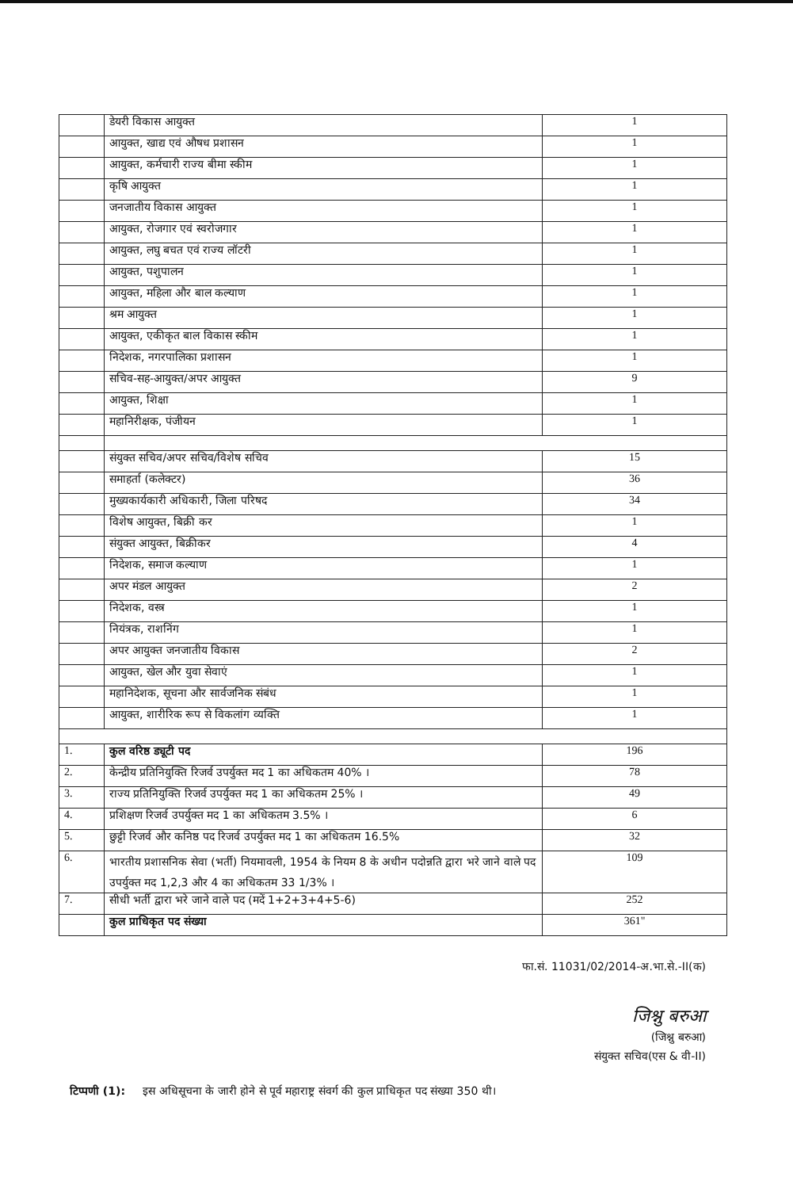| | डेयरी विकास आयुक्त | 1 |
| | आयुक्त, खाद्य एवं औषध प्रशासन | 1 |
| | आयुक्त, कर्मचारी राज्य बीमा स्कीम | 1 |
| | कृषि आयुक्त | 1 |
| | जनजातीय विकास आयुक्त | 1 |
| | आयुक्त, रोजगार एवं स्वरोजगार | 1 |
| | आयुक्त, लघु बचत एवं राज्य लॉटरी | 1 |
| | आयुक्त, पशुपालन | 1 |
| | आयुक्त, महिला और बाल कल्याण | 1 |
| | श्रम आयुक्त | 1 |
| | आयुक्त, एकीकृत बाल विकास स्कीम | 1 |
| | निदेशक, नगरपालिका प्रशासन | 1 |
| | सचिव-सह-आयुक्त/अपर आयुक्त | 9 |
| | आयुक्त, शिक्षा | 1 |
| | महानिरीक्षक, पंजीयन | 1 |
| | संयुक्त सचिव/अपर सचिव/विशेष सचिव | 15 |
| | समाहर्ता (कलेक्टर) | 36 |
| | मुख्यकार्यकारी अधिकारी, जिला परिषद | 34 |
| | विशेष आयुक्त, बिक्री कर | 1 |
| | संयुक्त आयुक्त, बिक्रीकर | 4 |
| | निदेशक, समाज कल्याण | 1 |
| | अपर मंडल आयुक्त | 2 |
| | निदेशक, वस्त्र | 1 |
| | नियंत्रक, राशनिंग | 1 |
| | अपर आयुक्त जनजातीय विकास | 2 |
| | आयुक्त, खेल और युवा सेवाएं | 1 |
| | महानिदेशक, सूचना और सार्वजनिक संबंध | 1 |
| | आयुक्त, शारीरिक रूप से विकलांग व्यक्ति | 1 |
| 1. | कुल वरिष्ठ ड्यूटी पद | 196 |
| 2. | केन्द्रीय प्रतिनियुक्ति रिजर्व उपर्युक्त मद 1 का अधिकतम 40% । | 78 |
| 3. | राज्य प्रतिनियुक्ति रिजर्व उपर्युक्त मद 1 का अधिकतम 25% । | 49 |
| 4. | प्रशिक्षण रिजर्व उपर्युक्त मद 1 का अधिकतम 3.5% । | 6 |
| 5. | छुट्टी रिजर्व और कनिष्ठ पद रिजर्व उपर्युक्त मद 1 का अधिकतम 16.5% | 32 |
| 6. | भारतीय प्रशासनिक सेवा (भर्ती) नियमावली, 1954 के नियम 8 के अधीन पदोन्नति द्वारा भरे जाने वाले पद उपर्युक्त मद 1,2,3 और 4 का अधिकतम 33 1/3% । | 109 |
| 7. | सीधी भर्ती द्वारा भरे जाने वाले पद (मदें 1+2+3+4+5-6) | 252 |
| | कुल प्राधिकृत पद संख्या | 361" |
फा.सं. 11031/02/2014-अ.भा.से.-II(क)
जिश्नु बरुआ
(जिश्नु बरुआ)
संयुक्त सचिव(एस & वी-II)
टिप्पणी (1): इस अधिसूचना के जारी होने से पूर्व महाराष्ट्र संवर्ग की कुल प्राधिकृत पद संख्या 350 थी।